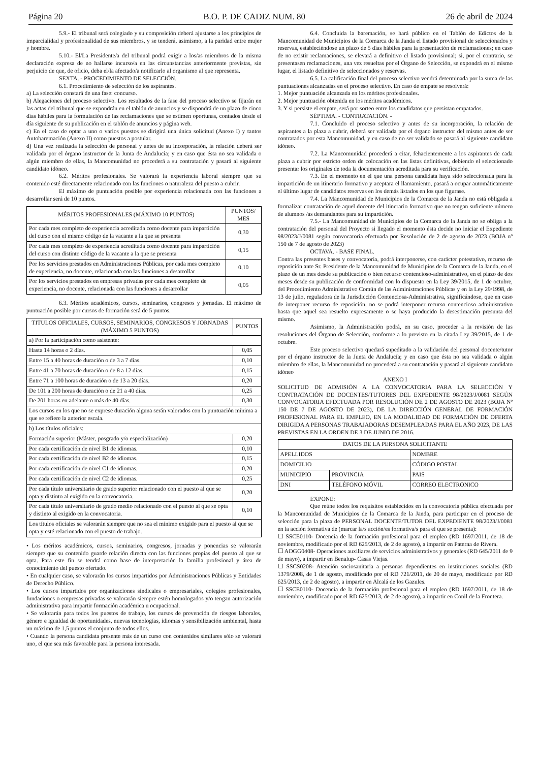Página 20 B.O. P. DE CADIZ NUM. 80 26 de abril de 2024
5.9.- El tribunal será colegiado y su composición deberá ajustarse a los principios de imparcialidad y profesionalidad de sus miembros, y se tenderá, asimismo, a la paridad entre mujer y hombre.
5.10.- El/La Presidente/a del tribunal podrá exigir a los/as miembros de la misma declaración expresa de no hallarse incurso/a en las circunstancias anteriormente previstas, sin perjuicio de que, de oficio, deba el/la afectado/a notificarlo al organismo al que representa.
SEXTA. - PROCEDIMIENTO DE SELECCIÓN.
6.1. Procedimiento de selección de los aspirantes.
a) La selección constará de una fase: concurso.
b) Alegaciones del proceso selectivo. Los resultados de la fase del proceso selectivo se fijarán en las actas del tribunal que se expondrán en el tablón de anuncios y se dispondrá de un plazo de cinco días hábiles para la formulación de las reclamaciones que se estimen oportunas, contados desde el día siguiente de su publicación en el tablón de anuncios y página web.
c) En el caso de optar a uno o varios puestos se dirigirá una única solicitud (Anexo I) y tantos Autobaremación (Anexo II) como puestos a postular.
d) Una vez realizada la selección de personal y antes de su incorporación, la relación deberá ser validada por el órgano instructor de la Junta de Andalucía; y en caso que ésta no sea validada o algún miembro de ellas, la Mancomunidad no procederá a su contratación y pasará al siguiente candidato idóneo.
6.2. Méritos profesionales. Se valorará la experiencia laboral siempre que su contenido esté directamente relacionado con las funciones o naturaleza del puesto a cubrir.
El máximo de puntuación posible por experiencia relacionada con las funciones a desarrollar será de 10 puntos.
| MÉRITOS PROFESIONALES (MÁXIMO 10 PUNTOS) | PUNTOS/ MES |
| --- | --- |
| Por cada mes completo de experiencia acreditada como docente para impartición del curso con el mismo código de la vacante a la que se presenta | 0,30 |
| Por cada mes completo de experiencia acreditada como docente para impartición del curso con distinto código de la vacante a la que se presenta | 0,15 |
| Por los servicios prestados en Administraciones Públicas, por cada mes completo de experiencia, no docente, relacionada con las funciones a desarrollar | 0,10 |
| Por los servicios prestados en empresas privadas por cada mes completo de experiencia, no docente, relacionada con las funciones a desarrollar | 0,05 |
6.3. Méritos académicos, cursos, seminarios, congresos y jornadas. El máximo de puntuación posible por cursos de formación será de 5 puntos.
| TITULOS OFICIALES, CURSOS, SEMINARIOS, CONGRESOS Y JORNADAS (MÁXIMO 5 PUNTOS) | PUNTOS |
| --- | --- |
| a) Por la participación como asistente: | |
| Hasta 14 horas o 2 días. | 0,05 |
| Entre 15 a 40 horas de duración o de 3 a 7 días. | 0,10 |
| Entre 41 a 70 horas de duración o de 8 a 12 días. | 0,15 |
| Entre 71 a 100 horas de duración o de 13 a 20 días. | 0,20 |
| De 101 a 200 horas de duración o de 21 a 40 días. | 0,25 |
| De 201 horas en adelante o más de 40 días. | 0,30 |
| Los cursos en los que no se exprese duración alguna serán valorados con la puntuación mínima a que se refiere la anterior escala. | |
| b) Los títulos oficiales: | |
| Formación superior (Máster, posgrado y/o especialización) | 0,20 |
| Por cada certificación de nivel B1 de idiomas. | 0,10 |
| Por cada certificación de nivel B2 de idiomas. | 0,15 |
| Por cada certificación de nivel C1 de idiomas. | 0,20 |
| Por cada certificación de nivel C2 de idiomas. | 0,25 |
| Por cada título universitario de grado superior relacionado con el puesto al que se opta y distinto al exigido en la convocatoria. | 0,20 |
| Por cada título universitario de grado medio relacionado con el puesto al que se opta y distinto al exigido en la convocatoria. | 0,10 |
| Los títulos oficiales se valorarán siempre que no sea el mínimo exigido para el puesto al que se opta y esté relacionado con el puesto de trabajo. | |
• Los méritos académicos, cursos, seminarios, congresos, jornadas y ponencias se valorarán siempre que su contenido guarde relación directa con las funciones propias del puesto al que se opta. Para este fin se tendrá como base de interpretación la familia profesional y área de conocimiento del puesto ofertado.
• En cualquier caso, se valorarán los cursos impartidos por Administraciones Públicas y Entidades de Derecho Público.
• Los cursos impartidos por organizaciones sindicales o empresariales, colegios profesionales, fundaciones o empresas privadas se valorarán siempre estén homologados y/o tengan autorización administrativa para impartir formación académica u ocupacional.
• Se valorarán para todos los puestos de trabajo, los cursos de prevención de riesgos laborales, género e igualdad de oportunidades, nuevas tecnologías, idiomas y sensibilización ambiental, hasta un máximo de 1,5 puntos el conjunto de todos ellos.
• Cuando la persona candidata presente más de un curso con contenidos similares sólo se valorará uno, el que sea más favorable para la persona interesada.
6.4. Concluida la baremación, se hará público en el Tablón de Edictos de la Mancomunidad de Municipios de la Comarca de la Janda el listado provisional de seleccionados y reservas, estableciéndose un plazo de 5 días hábiles para la presentación de reclamaciones; en caso de no existir reclamaciones, se elevará a definitivo el listado provisional; si, por el contrario, se presentasen reclamaciones, una vez resueltas por el Órgano de Selección, se expondrá en el mismo lugar, el listado definitivo de seleccionados y reservas.
6.5. La calificación final del proceso selectivo vendrá determinada por la suma de las puntuaciones alcanzadas en el proceso selectivo. En caso de empate se resolverá:
1. Mejor puntuación alcanzada en los méritos profesionales.
2. Mejor puntuación obtenida en los méritos académicos.
3. Y si persiste el empate, será por sorteo entre los candidatos que persistan empatados.
SÉPTIMA. - CONTRATACIÓN. -
7.1. Concluido el proceso selectivo y antes de su incorporación, la relación de aspirantes a la plaza a cubrir, deberá ser validada por el órgano instructor del mismo antes de ser contratados por esta Mancomunidad, y en caso de no ser validado se pasará al siguiente candidato idóneo.
7.2. La Mancomunidad procederá a citar, fehacientemente a los aspirantes de cada plaza a cubrir por estricto orden de colocación en las listas definitivas, debiendo el seleccionado presentar los originales de toda la documentación acreditada para su verificación.
7.3. En el momento en el que una persona candidata haya sido seleccionada para la impartición de un itinerario formativo y aceptara el llamamiento, pasará a ocupar automáticamente el último lugar de candidatos reservas en los demás listados en los que figurase.
7.4. La Mancomunidad de Municipios de la Comarca de la Janda no está obligada a formalizar contratación de aquel docente del itinerario formativo que no tengan suficiente número de alumnos /as demandantes para su impartición.
7.5.- La Mancomunidad de Municipios de la Comarca de la Janda no se obliga a la contratación del personal del Proyecto si llegado el momento ésta decide no iniciar el Expediente 98/2023/J/0081 según convocatoria efectuada por Resolución de 2 de agosto de 2023 (BOJA nº 150 de 7 de agosto de 2023)
OCTAVA. - BASE FINAL.
Contra las presentes bases y convocatoria, podrá interponerse, con carácter potestativo, recurso de reposición ante Sr. Presidente de la Mancomunidad de Municipios de la Comarca de la Janda, en el plazo de un mes desde su publicación o bien recurso contencioso-administrativo, en el plazo de dos meses desde su publicación de conformidad con lo dispuesto en la Ley 39/2015, de 1 de octubre, del Procedimiento Administrativo Común de las Administraciones Públicas y en la Ley 29/1998, de 13 de julio, reguladora de la Jurisdicción Contenciosa-Administrativa, significándose, que en caso de interponer recurso de reposición, no se podrá interponer recurso contencioso administrativo hasta que aquel sea resuelto expresamente o se haya producido la desestimación presunta del mismo.
Asimismo, la Administración podrá, en su caso, proceder a la revisión de las resoluciones del Órgano de Selección, conforme a lo previsto en la citada Ley 39/2015, de 1 de octubre.
Este proceso selectivo quedará supeditado a la validación del personal docente/tutor por el órgano instructor de la Junta de Andalucía; y en caso que ésta no sea validada o algún miembro de ellas, la Mancomunidad no procederá a su contratación y pasará al siguiente candidato idóneo
ANEXO I
SOLICITUD DE ADMISIÓN A LA CONVOCATORIA PARA LA SELECCIÓN Y CONTRATACIÓN DE DOCENTES/TUTORES DEL EXPEDIENTE 98/2023/J/0081 SEGÚN CONVOCATORIA EFECTUADA POR RESOLUCIÓN DE 2 DE AGOSTO DE 2023 (BOJA Nº 150 DE 7 DE AGOSTO DE 2023), DE LA DIRECCIÓN GENERAL DE FORMACIÓN PROFESIONAL PARA EL EMPLEO, EN LA MODALIDAD DE FORMACIÓN DE OFERTA DIRIGIDA A PERSONAS TRABAJADORAS DESEMPLEADAS PARA EL AÑO 2023, DE LAS PREVISTAS EN LA ORDEN DE 3 DE JUNIO DE 2016.
| DATOS DE LA PERSONA SOLICITANTE | | | |
| --- | --- | --- | --- |
| APELLIDOS | | | NOMBRE |
| DOMICILIO | | | CÓDIGO POSTAL |
| MUNICIPIO | | PROVINCIA | PAIS |
| DNI | TELÉFONO MÓVIL | | CORREO ELECTRONICO |
EXPONE:
Que reúne todos los requisitos establecidos en la convocatoria pública efectuada por la Mancomunidad de Municipios de la Comarca de la Janda, para participar en el proceso de selección para la plaza de PERSONAL DOCENTE/TUTOR DEL EXPEDIENTE 98/2023/J/0081 en la acción formativa de (marcar la/s acción/es formativa/s para el que se presenta):
☐ SSCE0110- Docencia de la formación profesional para el empleo (RD 1697/2011, de 18 de noviembre, modificado por el RD 625/2013, de 2 de agosto), a impartir en Paterna de Rivera.
☐ ADGG0408- Operaciones auxiliares de servicios administrativos y generales (RD 645/2011 de 9 de mayo), a impartir en Benalup- Casas Viejas.
☐ SSCS0208- Atención sociosanitaria a personas dependientes en instituciones sociales (RD 1379/2008, de 1 de agosto, modificado por el RD 721/2011, de 20 de mayo, modificado por RD 625/2013, de 2 de agosto), a impartir en Alcalá de los Gazules.
☐ SSCE0110- Docencia de la formación profesional para el empleo (RD 1697/2011, de 18 de noviembre, modificado por el RD 625/2013, de 2 de agosto), a impartir en Conil de la Frontera.